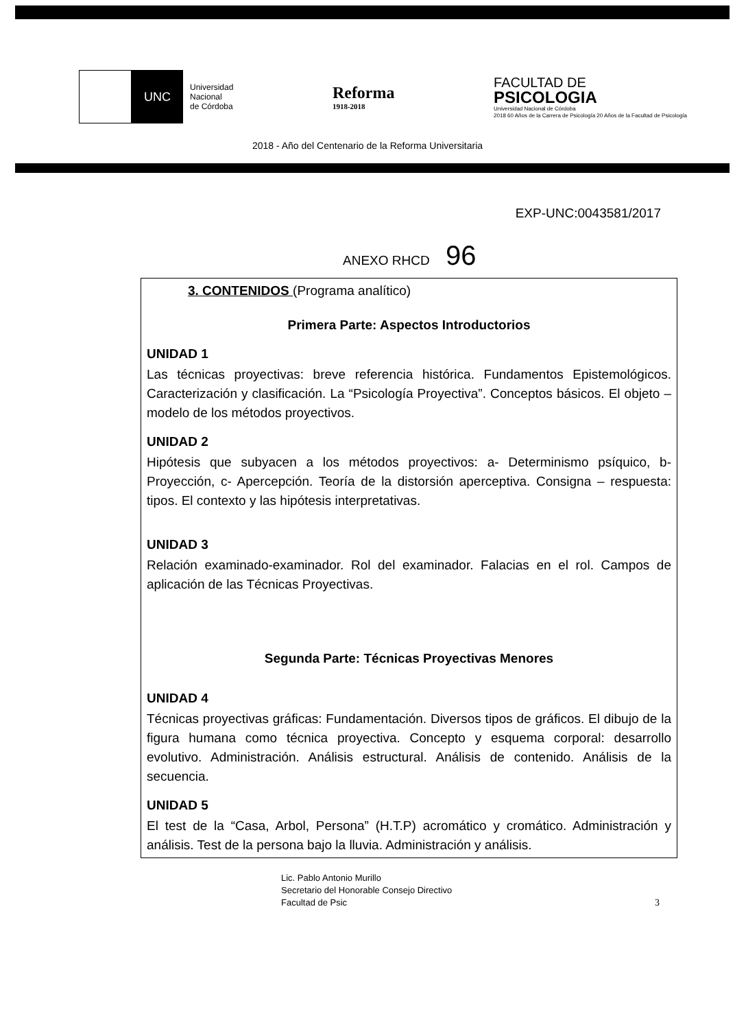UNC
Universidad
Nacional
de Córdoba
Reforma
1918-2018
FACULTAD DE
PSICOLOGIA
Universidad Nacional de Córdoba
2018 60 Años de la Carrera de Psicología 20 Años de la Facultad de Psicología
2018 - Año del Centenario de la Reforma Universitaria
EXP-UNC:0043581/2017
ANEXO RHCD 96
3. CONTENIDOS (Programa analítico)
Primera Parte: Aspectos Introductorios
UNIDAD 1
Las técnicas proyectivas: breve referencia histórica. Fundamentos Epistemológicos. Caracterización y clasificación. La “Psicología Proyectiva”. Conceptos básicos. El objeto – modelo de los métodos proyectivos.
UNIDAD 2
Hipótesis que subyacen a los métodos proyectivos: a- Determinismo psíquico, b- Proyección, c- Apercepción. Teoría de la distorsión aperceptiva. Consigna – respuesta: tipos. El contexto y las hipótesis interpretativas.
UNIDAD 3
Relación examinado-examinador. Rol del examinador. Falacias en el rol. Campos de aplicación de las Técnicas Proyectivas.
Segunda Parte: Técnicas Proyectivas Menores
UNIDAD 4
Técnicas proyectivas gráficas: Fundamentación. Diversos tipos de gráficos. El dibujo de la figura humana como técnica proyectiva. Concepto y esquema corporal: desarrollo evolutivo. Administración. Análisis estructural. Análisis de contenido. Análisis de la secuencia.
UNIDAD 5
El test de la “Casa, Arbol, Persona” (H.T.P) acromático y cromático. Administración y análisis. Test de la persona bajo la lluvia. Administración y análisis.
3
Lic. Pablo Antonio Murillo
Secretario del Honorable Consejo Directivo
Facultad de Psic